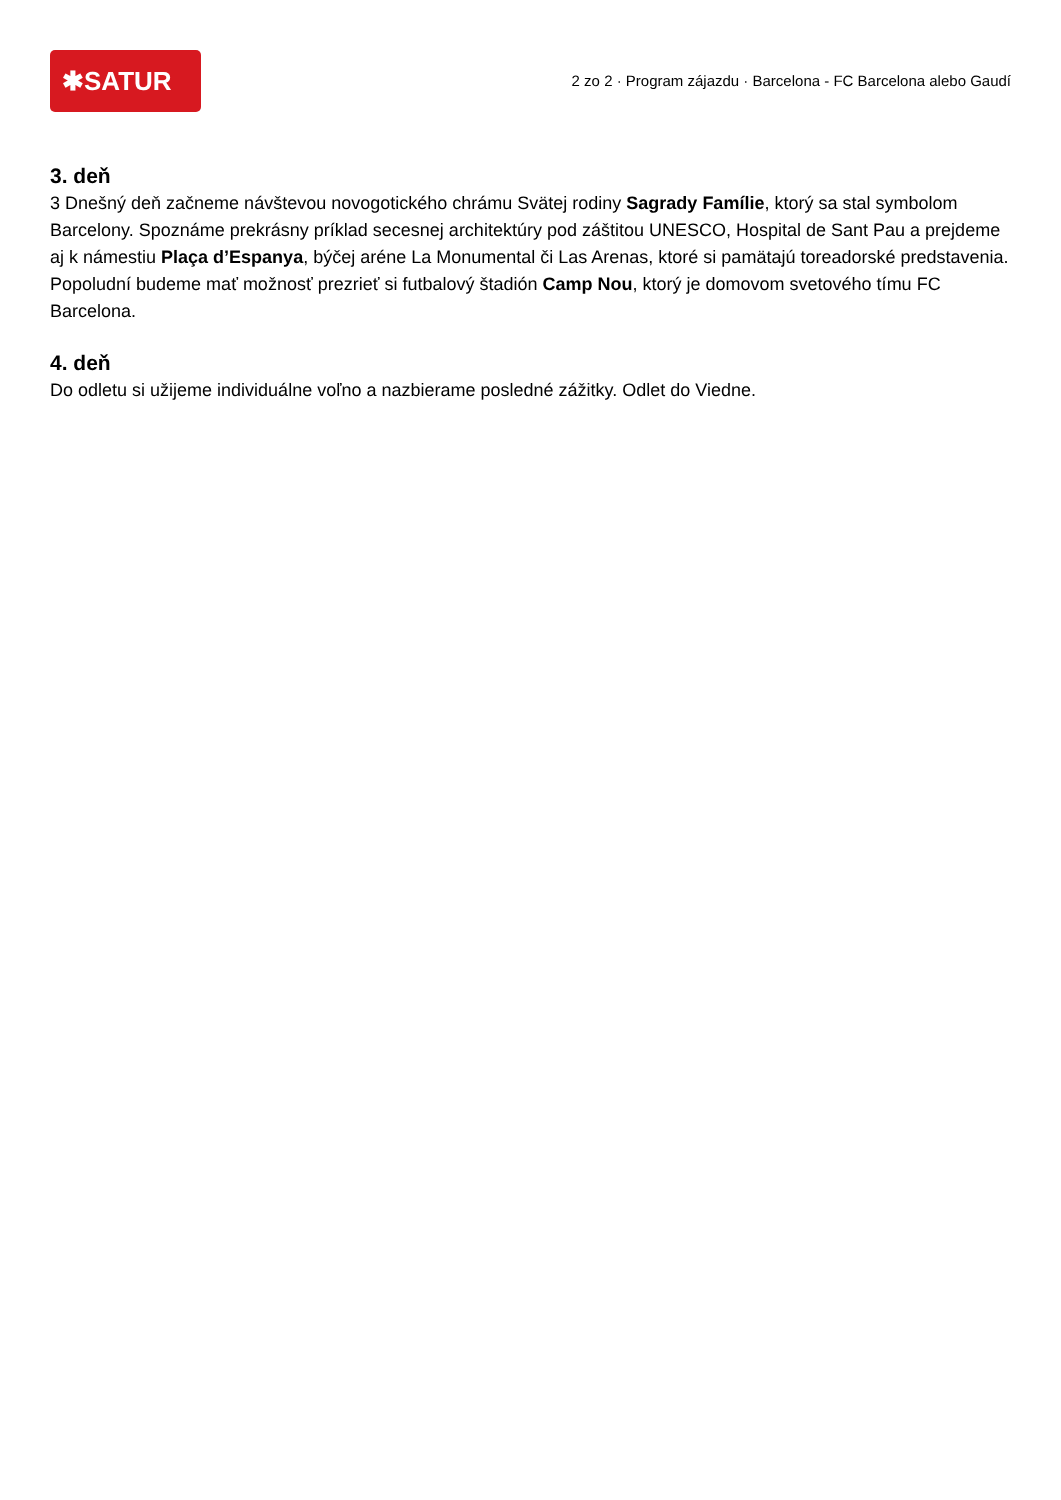✱SATUR
2 zo 2 · Program zájazdu · Barcelona - FC Barcelona alebo Gaudí
3. deň
3 Dnešný deň začneme návštevou novogotického chrámu Svätej rodiny Sagrady Famílie, ktorý sa stal symbolom Barcelony. Spoznáme prekrásny príklad secesnej architektúry pod záštitou UNESCO, Hospital de Sant Pau a prejdeme aj k námestiu Plaça d’Espanya, býčej aréne La Monumental či Las Arenas, ktoré si pamätajú toreadorské predstavenia. Popoludní budeme mať možnosť prezrieť si futbalový štadión Camp Nou, ktorý je domovom svetového tímu FC Barcelona.
4. deň
Do odletu si užijeme individuálne voľno a nazbierame posledné zážitky. Odlet do Viedne.